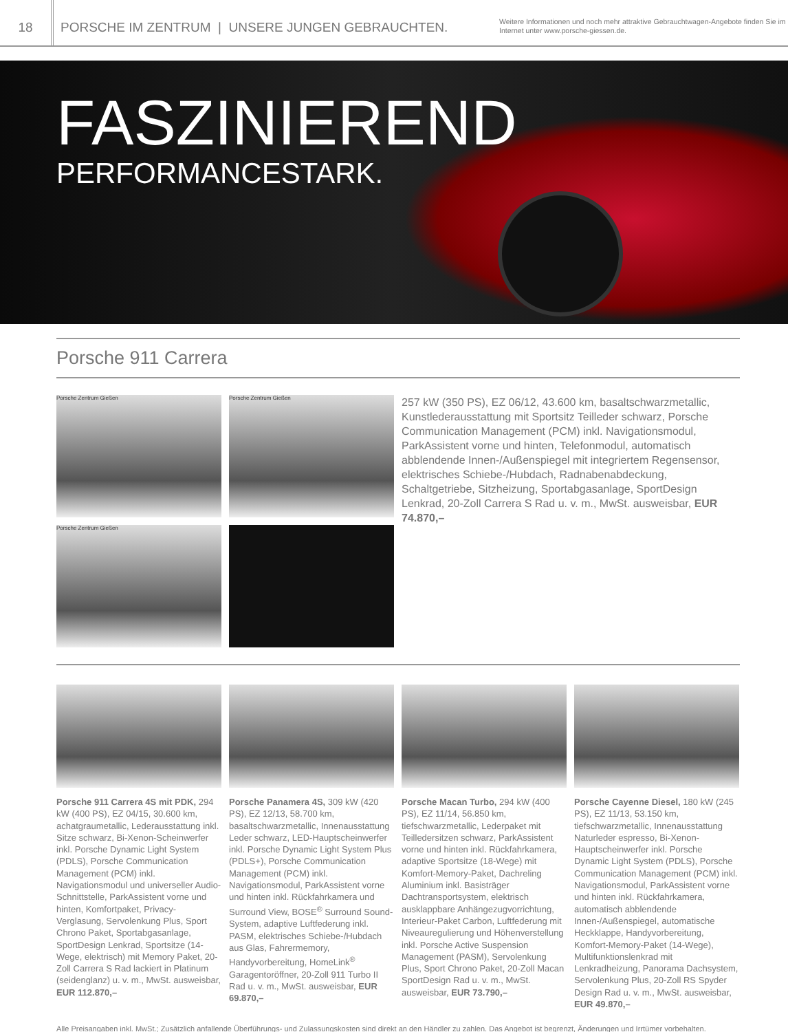18
PORSCHE IM ZENTRUM | UNSERE JUNGEN GEBRAUCHTEN.
Weitere Informationen und noch mehr attraktive Gebrauchtwagen-Angebote finden Sie im Internet unter www.porsche-giessen.de.
FASZINIEREND
PERFORMANCESTARK.
Porsche 911 Carrera
Porsche Zentrum Gießen
Porsche Zentrum Gießen
Porsche Zentrum Gießen
257 kW (350 PS), EZ 06/12, 43.600 km, basaltschwarzmetallic, Kunstlederausstattung mit Sportsitz Teilleder schwarz, Porsche Communication Management (PCM) inkl. Navigationsmodul, ParkAssistent vorne und hinten, Telefonmodul, automatisch abblendende Innen-/Außenspiegel mit integriertem Regensensor, elektrisches Schiebe-/Hubdach, Radnabenabdeckung, Schaltgetriebe, Sitzheizung, Sportabgasanlage, SportDesign Lenkrad, 20-Zoll Carrera S Rad u. v. m., MwSt. ausweisbar, EUR 74.870,–
Porsche 911 Carrera 4S mit PDK, 294 kW (400 PS), EZ 04/15, 30.600 km, achatgraumetallic, Lederausstattung inkl. Sitze schwarz, Bi-Xenon-Scheinwerfer inkl. Porsche Dynamic Light System (PDLS), Porsche Communication Management (PCM) inkl. Navigationsmodul und universeller Audio-Schnittstelle, ParkAssistent vorne und hinten, Komfortpaket, Privacy-Verglasung, Servolenkung Plus, Sport Chrono Paket, Sportabgasanlage, SportDesign Lenkrad, Sportsitze (14-Wege, elektrisch) mit Memory Paket, 20-Zoll Carrera S Rad lackiert in Platinum (seidenglanz) u. v. m., MwSt. ausweisbar, EUR 112.870,–
Porsche Panamera 4S, 309 kW (420 PS), EZ 12/13, 58.700 km, basaltschwarzmetallic, Innenausstattung Leder schwarz, LED-Hauptscheinwerfer inkl. Porsche Dynamic Light System Plus (PDLS+), Porsche Communication Management (PCM) inkl. Navigationsmodul, ParkAssistent vorne und hinten inkl. Rückfahrkamera und Surround View, BOSE<sup>®</sup> Surround Sound-System, adaptive Luftfederung inkl. PASM, elektrisches Schiebe-/Hubdach aus Glas, Fahrermemory, Handyvorbereitung, HomeLink<sup>®</sup> Garagentoröffner, 20-Zoll 911 Turbo II Rad u. v. m., MwSt. ausweisbar, EUR 69.870,–
Porsche Macan Turbo, 294 kW (400 PS), EZ 11/14, 56.850 km, tiefschwarzmetallic, Lederpaket mit Teilledersitzen schwarz, ParkAssistent vorne und hinten inkl. Rückfahrkamera, adaptive Sportsitze (18-Wege) mit Komfort-Memory-Paket, Dachreling Aluminium inkl. Basisträger Dachtransportsystem, elektrisch ausklappbare Anhängezugvorrichtung, Interieur-Paket Carbon, Luftfederung mit Niveauregulierung und Höhenverstellung inkl. Porsche Active Suspension Management (PASM), Servolenkung Plus, Sport Chrono Paket, 20-Zoll Macan SportDesign Rad u. v. m., MwSt. ausweisbar, EUR 73.790,–
Porsche Cayenne Diesel, 180 kW (245 PS), EZ 11/13, 53.150 km, tiefschwarzmetallic, Innenausstattung Naturleder espresso, Bi-Xenon-Hauptscheinwerfer inkl. Porsche Dynamic Light System (PDLS), Porsche Communication Management (PCM) inkl. Navigationsmodul, ParkAssistent vorne und hinten inkl. Rückfahrkamera, automatisch abblendende Innen-/Außenspiegel, automatische Heckklappe, Handyvorbereitung, Komfort-Memory-Paket (14-Wege), Multifunktionslenkrad mit Lenkradheizung, Panorama Dachsystem, Servolenkung Plus, 20-Zoll RS Spyder Design Rad u. v. m., MwSt. ausweisbar, EUR 49.870,–
Alle Preisangaben inkl. MwSt.; Zusätzlich anfallende Überführungs- und Zulassungskosten sind direkt an den Händler zu zahlen. Das Angebot ist begrenzt, Änderungen und Irrtümer vorbehalten.